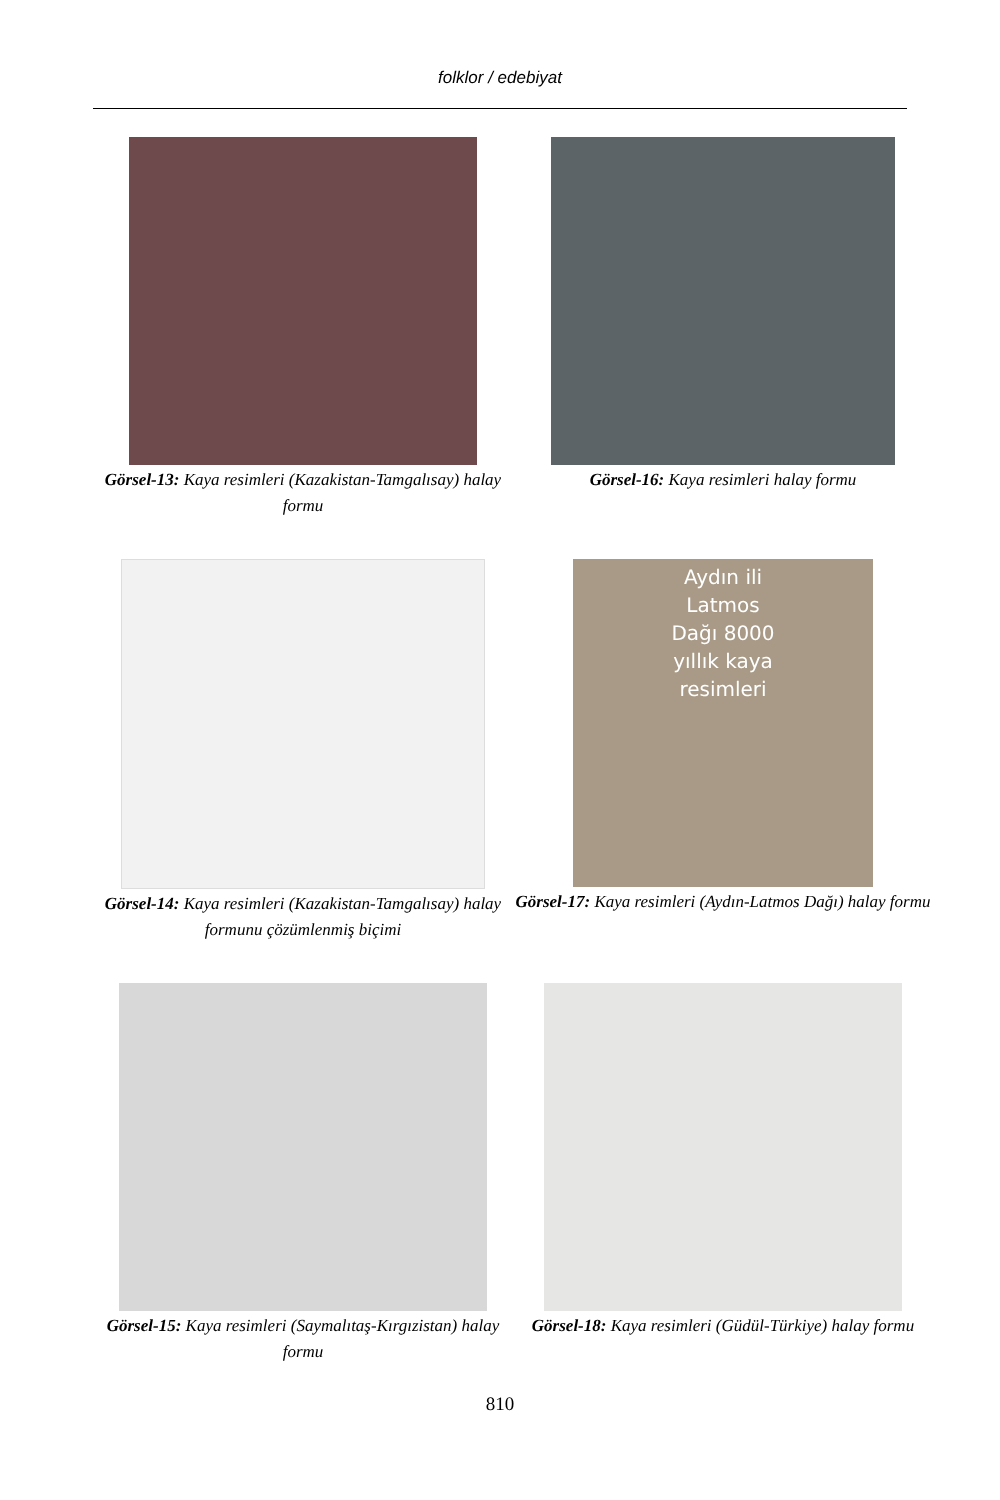folklor / edebiyat
Görsel-13: Kaya resimleri (Kazakistan-Tamgalısay) halay formu
Görsel-16: Kaya resimleri halay formu
Görsel-14: Kaya resimleri (Kazakistan-Tamgalısay) halay formunu çözümlenmiş biçimi
Aydın ili
Latmos
Dağı 8000
yıllık kaya
resimleri
Görsel-17: Kaya resimleri (Aydın-Latmos Dağı) halay formu
Görsel-15: Kaya resimleri (Saymalıtaş-Kırgızistan) halay formu
Görsel-18: Kaya resimleri (Güdül-Türkiye) halay formu
810